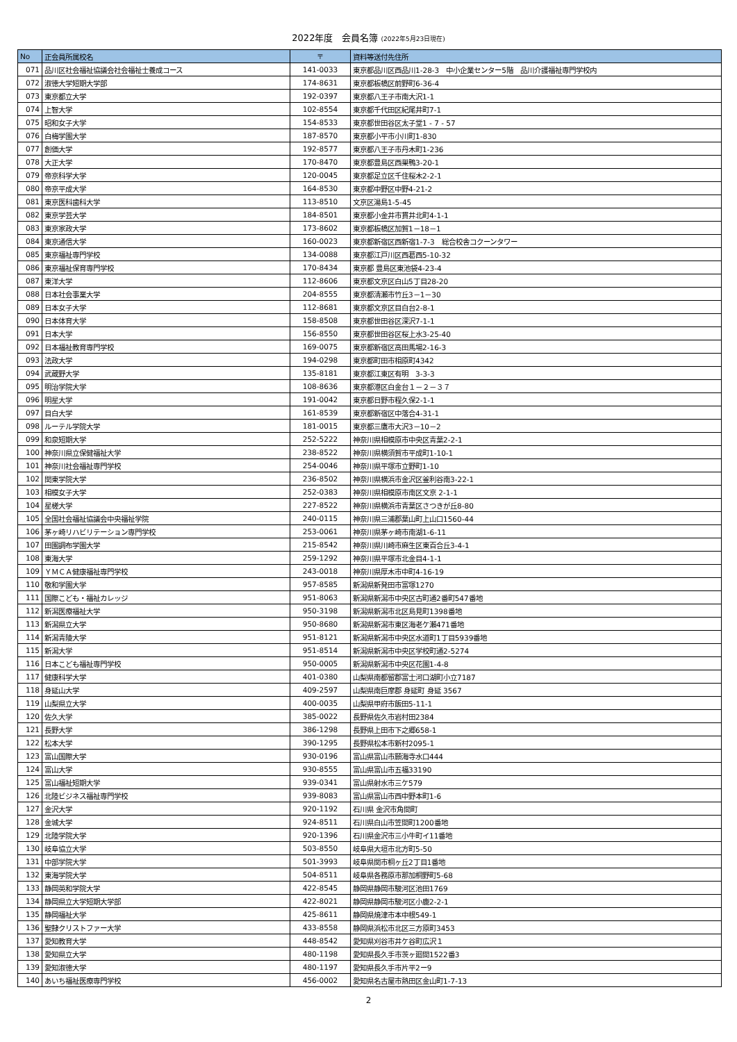2022年度　会員名簿 (2022年5月23日現在)
| No | 正会員所属校名 | 〒 | 資料等送付先住所 |
| --- | --- | --- | --- |
| 071 | 品川区社会福祉協議会社会福祉士養成コース | 141-0033 | 東京都品川区西品川1-28-3 中小企業センター5階 品川介護福祉専門学校内 |
| 072 | 淑徳大学短期大学部 | 174-8631 | 東京都板橋区前野町6-36-4 |
| 073 | 東京都立大学 | 192-0397 | 東京都八王子市南大沢1-1 |
| 074 | 上智大学 | 102-8554 | 東京都千代田区紀尾井町7-1 |
| 075 | 昭和女子大学 | 154-8533 | 東京都世田谷区太子堂1 - 7 - 57 |
| 076 | 白梅学園大学 | 187-8570 | 東京都小平市小川町1-830 |
| 077 | 創価大学 | 192-8577 | 東京都八王子市丹木町1-236 |
| 078 | 大正大学 | 170-8470 | 東京都豊島区西巣鴨3-20-1 |
| 079 | 帝京科学大学 | 120-0045 | 東京都足立区千住桜木2-2-1 |
| 080 | 帝京平成大学 | 164-8530 | 東京都中野区中野4-21-2 |
| 081 | 東京医科歯科大学 | 113-8510 | 文京区湯島1-5-45 |
| 082 | 東京学芸大学 | 184-8501 | 東京都小金井市貫井北町4-1-1 |
| 083 | 東京家政大学 | 173-8602 | 東京都板橋区加賀1－18－1 |
| 084 | 東京通信大学 | 160-0023 | 東京都新宿区西新宿1-7-3 総合校舎コクーンタワー |
| 085 | 東京福祉専門学校 | 134-0088 | 東京都江戸川区西葛西5-10-32 |
| 086 | 東京福祉保育専門学校 | 170-8434 | 東京都 豊島区東池袋4-23-4 |
| 087 | 東洋大学 | 112-8606 | 東京都文京区白山5丁目28-20 |
| 088 | 日本社会事業大学 | 204-8555 | 東京都清瀬市竹丘3－1－30 |
| 089 | 日本女子大学 | 112-8681 | 東京都文京区目白台2-8-1 |
| 090 | 日本体育大学 | 158-8508 | 東京都世田谷区深沢7-1-1 |
| 091 | 日本大学 | 156-8550 | 東京都世田谷区桜上水3-25-40 |
| 092 | 日本福祉教育専門学校 | 169-0075 | 東京都新宿区高田馬場2-16-3 |
| 093 | 法政大学 | 194-0298 | 東京都町田市相原町4342 |
| 094 | 武蔵野大学 | 135-8181 | 東京都江東区有明 3-3-3 |
| 095 | 明治学院大学 | 108-8636 | 東京都港区白金台１－２－３７ |
| 096 | 明星大学 | 191-0042 | 東京都日野市程久保2-1-1 |
| 097 | 目白大学 | 161-8539 | 東京都新宿区中落合4-31-1 |
| 098 | ルーテル学院大学 | 181-0015 | 東京都三鷹市大沢3－10－2 |
| 099 | 和泉短期大学 | 252-5222 | 神奈川県相模原市中央区青葉2-2-1 |
| 100 | 神奈川県立保健福祉大学 | 238-8522 | 神奈川県横須賀市平成町1-10-1 |
| 101 | 神奈川社会福祉専門学校 | 254-0046 | 神奈川県平塚市立野町1-10 |
| 102 | 関東学院大学 | 236-8502 | 神奈川県横浜市金沢区釜利谷南3-22-1 |
| 103 | 相模女子大学 | 252-0383 | 神奈川県相模原市南区文京 2-1-1 |
| 104 | 星槎大学 | 227-8522 | 神奈川県横浜市青葉区さつきが丘8-80 |
| 105 | 全国社会福祉協議会中央福祉学院 | 240-0115 | 神奈川県三浦郡葉山町上山口1560-44 |
| 106 | 茅ヶ崎リハビリテーション専門学校 | 253-0061 | 神奈川県茅ヶ崎市南湖1-6-11 |
| 107 | 田園調布学園大学 | 215-8542 | 神奈川県川崎市麻生区東百合丘3-4-1 |
| 108 | 東海大学 | 259-1292 | 神奈川県平塚市北金目4-1-1 |
| 109 | ＹＭＣＡ健康福祉専門学校 | 243-0018 | 神奈川県厚木市中町4-16-19 |
| 110 | 敬和学園大学 | 957-8585 | 新潟県新発田市富塚1270 |
| 111 | 国際こども・福祉カレッジ | 951-8063 | 新潟県新潟市中央区古町通2番町547番地 |
| 112 | 新潟医療福祉大学 | 950-3198 | 新潟県新潟市北区島見町1398番地 |
| 113 | 新潟県立大学 | 950-8680 | 新潟県新潟市東区海老ケ瀬471番地 |
| 114 | 新潟青陵大学 | 951-8121 | 新潟県新潟市中央区水道町1丁目5939番地 |
| 115 | 新潟大学 | 951-8514 | 新潟県新潟市中央区学校町通2-5274 |
| 116 | 日本こども福祉専門学校 | 950-0005 | 新潟県新潟市中央区花園1-4-8 |
| 117 | 健康科学大学 | 401-0380 | 山梨県南都留郡富士河口湖町小立7187 |
| 118 | 身延山大学 | 409-2597 | 山梨県南巨摩郡 身延町 身延 3567 |
| 119 | 山梨県立大学 | 400-0035 | 山梨県甲府市飯田5-11-1 |
| 120 | 佐久大学 | 385-0022 | 長野県佐久市岩村田2384 |
| 121 | 長野大学 | 386-1298 | 長野県上田市下之郷658-1 |
| 122 | 松本大学 | 390-1295 | 長野県松本市新村2095-1 |
| 123 | 富山国際大学 | 930-0196 | 富山県富山市願海寺水口444 |
| 124 | 富山大学 | 930-8555 | 富山県富山市五福33190 |
| 125 | 富山福祉短期大学 | 939-0341 | 富山県射水市三ケ579 |
| 126 | 北陸ビジネス福祉専門学校 | 939-8083 | 富山県富山市西中野本町1-6 |
| 127 | 金沢大学 | 920-1192 | 石川県 金沢市角間町 |
| 128 | 金城大学 | 924-8511 | 石川県白山市笠間町1200番地 |
| 129 | 北陸学院大学 | 920-1396 | 石川県金沢市三小牛町イ11番地 |
| 130 | 岐阜協立大学 | 503-8550 | 岐阜県大垣市北方町5-50 |
| 131 | 中部学院大学 | 501-3993 | 岐阜県関市桐ヶ丘2丁目1番地 |
| 132 | 東海学院大学 | 504-8511 | 岐阜県各務原市那加桐野町5-68 |
| 133 | 静岡英和学院大学 | 422-8545 | 静岡県静岡市駿河区池田1769 |
| 134 | 静岡県立大学短期大学部 | 422-8021 | 静岡県静岡市駿河区小鹿2-2-1 |
| 135 | 静岡福祉大学 | 425-8611 | 静岡県焼津市本中根549-1 |
| 136 | 聖隷クリストファー大学 | 433-8558 | 静岡県浜松市北区三方原町3453 |
| 137 | 愛知教育大学 | 448-8542 | 愛知県刈谷市井ケ谷町広沢１ |
| 138 | 愛知県立大学 | 480-1198 | 愛知県長久手市茨ヶ廻間1522番3 |
| 139 | 愛知淑徳大学 | 480-1197 | 愛知県長久手市片平2ー9 |
| 140 | あいち福祉医療専門学校 | 456-0002 | 愛知県名古屋市熱田区金山町1-7-13 |
2